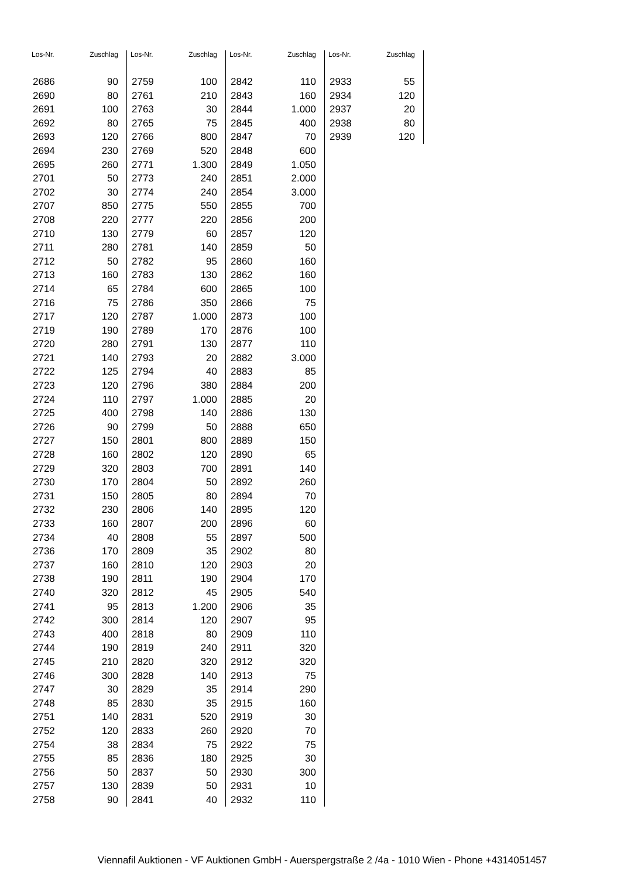| Los-Nr. | Zuschlag |
| --- | --- |
| 2686 | 90 |
| 2690 | 80 |
| 2691 | 100 |
| 2692 | 80 |
| 2693 | 120 |
| 2694 | 230 |
| 2695 | 260 |
| 2701 | 50 |
| 2702 | 30 |
| 2707 | 850 |
| 2708 | 220 |
| 2710 | 130 |
| 2711 | 280 |
| 2712 | 50 |
| 2713 | 160 |
| 2714 | 65 |
| 2716 | 75 |
| 2717 | 120 |
| 2719 | 190 |
| 2720 | 280 |
| 2721 | 140 |
| 2722 | 125 |
| 2723 | 120 |
| 2724 | 110 |
| 2725 | 400 |
| 2726 | 90 |
| 2727 | 150 |
| 2728 | 160 |
| 2729 | 320 |
| 2730 | 170 |
| 2731 | 150 |
| 2732 | 230 |
| 2733 | 160 |
| 2734 | 40 |
| 2736 | 170 |
| 2737 | 160 |
| 2738 | 190 |
| 2740 | 320 |
| 2741 | 95 |
| 2742 | 300 |
| 2743 | 400 |
| 2744 | 190 |
| 2745 | 210 |
| 2746 | 300 |
| 2747 | 30 |
| 2748 | 85 |
| 2751 | 140 |
| 2752 | 120 |
| 2754 | 38 |
| 2755 | 85 |
| 2756 | 50 |
| 2757 | 130 |
| 2758 | 90 |
| Los-Nr. | Zuschlag |
| --- | --- |
| 2759 | 100 |
| 2761 | 210 |
| 2763 | 30 |
| 2765 | 75 |
| 2766 | 800 |
| 2769 | 520 |
| 2771 | 1.300 |
| 2773 | 240 |
| 2774 | 240 |
| 2775 | 550 |
| 2777 | 220 |
| 2779 | 60 |
| 2781 | 140 |
| 2782 | 95 |
| 2783 | 130 |
| 2784 | 600 |
| 2786 | 350 |
| 2787 | 1.000 |
| 2789 | 170 |
| 2791 | 130 |
| 2793 | 20 |
| 2794 | 40 |
| 2796 | 380 |
| 2797 | 1.000 |
| 2798 | 140 |
| 2799 | 50 |
| 2801 | 800 |
| 2802 | 120 |
| 2803 | 700 |
| 2804 | 50 |
| 2805 | 80 |
| 2806 | 140 |
| 2807 | 200 |
| 2808 | 55 |
| 2809 | 35 |
| 2810 | 120 |
| 2811 | 190 |
| 2812 | 45 |
| 2813 | 1.200 |
| 2814 | 120 |
| 2818 | 80 |
| 2819 | 240 |
| 2820 | 320 |
| 2828 | 140 |
| 2829 | 35 |
| 2830 | 35 |
| 2831 | 520 |
| 2833 | 260 |
| 2834 | 75 |
| 2836 | 180 |
| 2837 | 50 |
| 2839 | 50 |
| 2841 | 40 |
| Los-Nr. | Zuschlag |
| --- | --- |
| 2842 | 110 |
| 2843 | 160 |
| 2844 | 1.000 |
| 2845 | 400 |
| 2847 | 70 |
| 2848 | 600 |
| 2849 | 1.050 |
| 2851 | 2.000 |
| 2854 | 3.000 |
| 2855 | 700 |
| 2856 | 200 |
| 2857 | 120 |
| 2859 | 50 |
| 2860 | 160 |
| 2862 | 160 |
| 2865 | 100 |
| 2866 | 75 |
| 2873 | 100 |
| 2876 | 100 |
| 2877 | 110 |
| 2882 | 3.000 |
| 2883 | 85 |
| 2884 | 200 |
| 2885 | 20 |
| 2886 | 130 |
| 2888 | 650 |
| 2889 | 150 |
| 2890 | 65 |
| 2891 | 140 |
| 2892 | 260 |
| 2894 | 70 |
| 2895 | 120 |
| 2896 | 60 |
| 2897 | 500 |
| 2902 | 80 |
| 2903 | 20 |
| 2904 | 170 |
| 2905 | 540 |
| 2906 | 35 |
| 2907 | 95 |
| 2909 | 110 |
| 2911 | 320 |
| 2912 | 320 |
| 2913 | 75 |
| 2914 | 290 |
| 2915 | 160 |
| 2919 | 30 |
| 2920 | 70 |
| 2922 | 75 |
| 2925 | 30 |
| 2930 | 300 |
| 2931 | 10 |
| 2932 | 110 |
| Los-Nr. | Zuschlag |
| --- | --- |
| 2933 | 55 |
| 2934 | 120 |
| 2937 | 20 |
| 2938 | 80 |
| 2939 | 120 |
Viennafil Auktionen - VF Auktionen GmbH - Auerspergstraße 2 /4a - 1010 Wien - Phone +4314051457